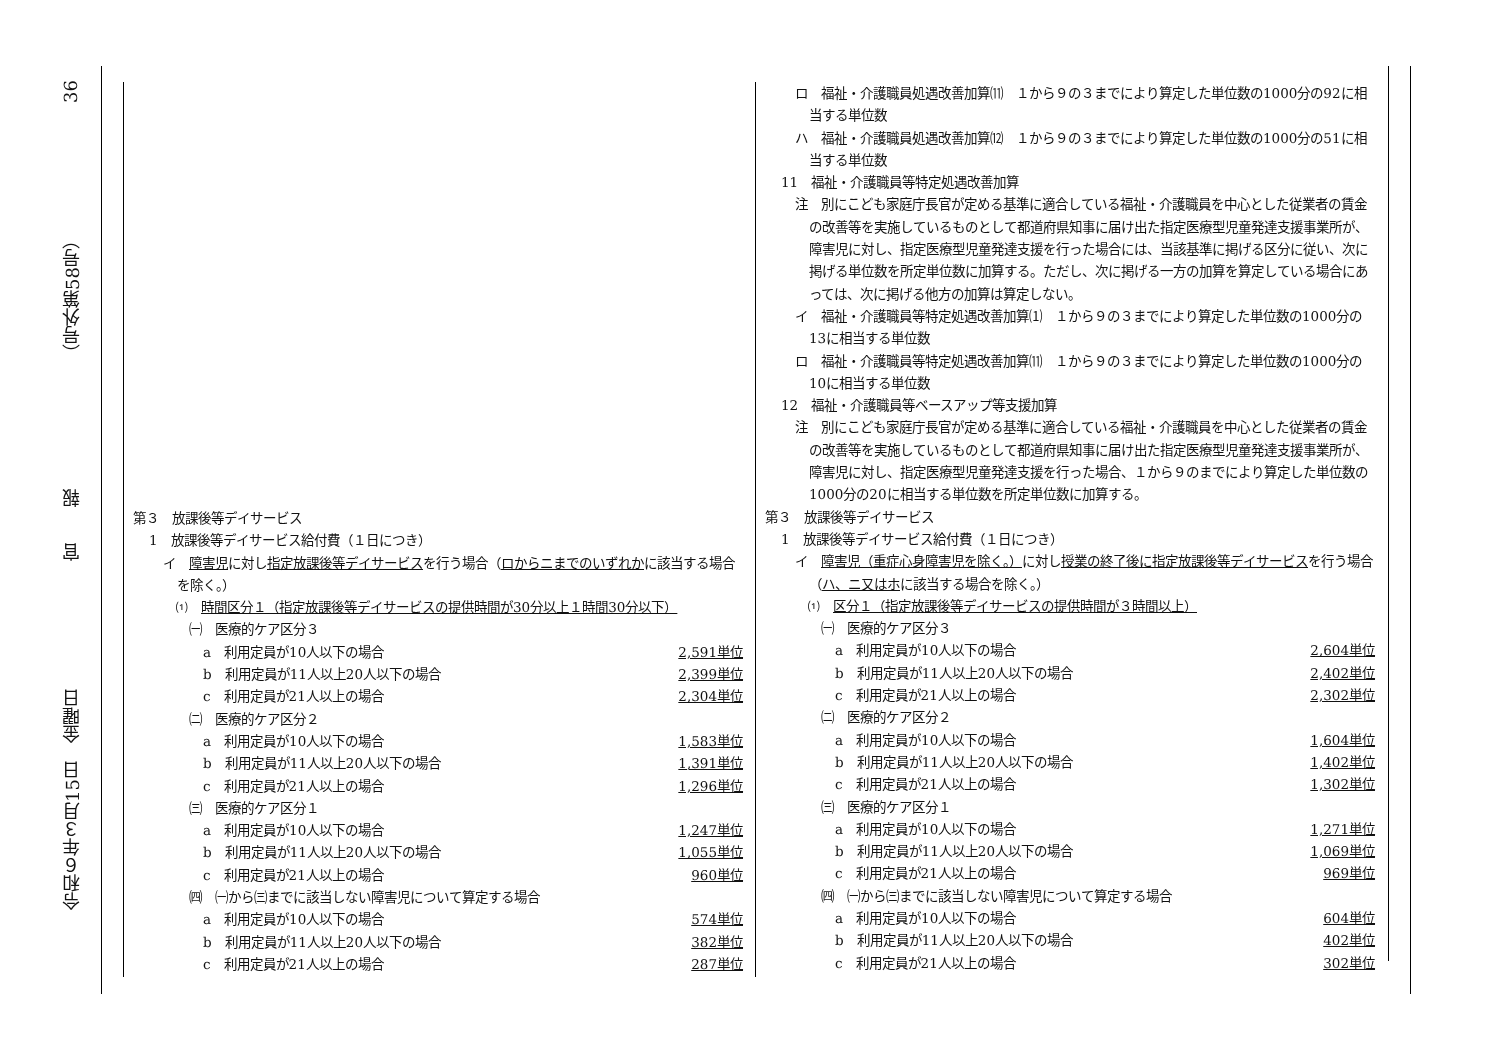令和６年３月15日　金曜日 官　　報 （号外第58号） 36
第３　放課後等デイサービス
1　放課後等デイサービス給付費（１日につき）
イ　障害児に対し指定放課後等デイサービスを行う場合（ロからニまでのいずれかに該当する場合を除く。）
⑴　時間区分１（指定放課後等デイサービスの提供時間が30分以上１時間30分以下）
㈠　医療的ケア区分３
a　利用定員が10人以下の場合 2,591単位
b　利用定員が11人以上20人以下の場合 2,399単位
c　利用定員が21人以上の場合 2,304単位
㈡　医療的ケア区分２
a　利用定員が10人以下の場合 1,583単位
b　利用定員が11人以上20人以下の場合 1,391単位
c　利用定員が21人以上の場合 1,296単位
㈢　医療的ケア区分１
a　利用定員が10人以下の場合 1,247単位
b　利用定員が11人以上20人以下の場合 1,055単位
c　利用定員が21人以上の場合 960単位
㈣　㈠から㈢までに該当しない障害児について算定する場合
a　利用定員が10人以下の場合 574単位
b　利用定員が11人以上20人以下の場合 382単位
c　利用定員が21人以上の場合 287単位
ロ　福祉・介護職員処遇改善加算⑾　１から９の３までにより算定した単位数の1000分の92に相当する単位数
ハ　福祉・介護職員処遇改善加算⑿　１から９の３までにより算定した単位数の1000分の51に相当する単位数
11　福祉・介護職員等特定処遇改善加算
注　別にこども家庭庁長官が定める基準に適合している福祉・介護職員を中心とした従業者の賃金の改善等を実施しているものとして都道府県知事に届け出た指定医療型児童発達支援事業所が、障害児に対し、指定医療型児童発達支援を行った場合には、当該基準に掲げる区分に従い、次に掲げる単位数を所定単位数に加算する。ただし、次に掲げる一方の加算を算定している場合にあっては、次に掲げる他方の加算は算定しない。
イ　福祉・介護職員等特定処遇改善加算⑴　１から９の３までにより算定した単位数の1000分の13に相当する単位数
ロ　福祉・介護職員等特定処遇改善加算⑾　１から９の３までにより算定した単位数の1000分の10に相当する単位数
12　福祉・介護職員等ベースアップ等支援加算
注　別にこども家庭庁長官が定める基準に適合している福祉・介護職員を中心とした従業者の賃金の改善等を実施しているものとして都道府県知事に届け出た指定医療型児童発達支援事業所が、障害児に対し、指定医療型児童発達支援を行った場合、１から９のまでにより算定した単位数の1000分の20に相当する単位数を所定単位数に加算する。
第３　放課後等デイサービス
1　放課後等デイサービス給付費（１日につき）
イ　障害児（重症心身障害児を除く。）に対し授業の終了後に指定放課後等デイサービスを行う場合（ハ、ニ又はホに該当する場合を除く。）
⑴　区分１（指定放課後等デイサービスの提供時間が３時間以上）
㈠　医療的ケア区分３
a　利用定員が10人以下の場合 2,604単位
b　利用定員が11人以上20人以下の場合 2,402単位
c　利用定員が21人以上の場合 2,302単位
㈡　医療的ケア区分２
a　利用定員が10人以下の場合 1,604単位
b　利用定員が11人以上20人以下の場合 1,402単位
c　利用定員が21人以上の場合 1,302単位
㈢　医療的ケア区分１
a　利用定員が10人以下の場合 1,271単位
b　利用定員が11人以上20人以下の場合 1,069単位
c　利用定員が21人以上の場合 969単位
㈣　㈠から㈢までに該当しない障害児について算定する場合
a　利用定員が10人以下の場合 604単位
b　利用定員が11人以上20人以下の場合 402単位
c　利用定員が21人以上の場合 302単位